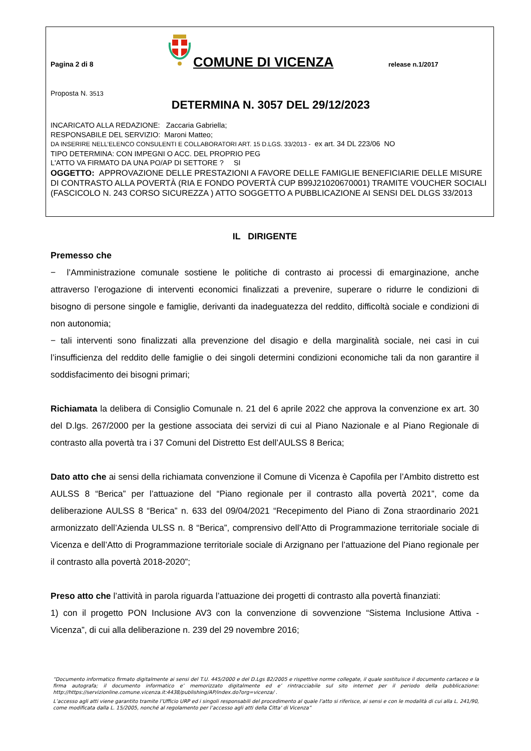Pagina 2 di 8
COMUNE DI VICENZA
release n.1/2017
Proposta N. 3513
DETERMINA N. 3057 DEL 29/12/2023
INCARICATO ALLA REDAZIONE: Zaccaria Gabriella;
RESPONSABILE DEL SERVIZIO: Maroni Matteo;
DA INSERIRE NELL’ELENCO CONSULENTI E COLLABORATORI ART. 15 D.LGS. 33/2013 - ex art. 34 DL 223/06 NO
TIPO DETERMINA: CON IMPEGNI O ACC. DEL PROPRIO PEG
L'ATTO VA FIRMATO DA UNA PO/AP DI SETTORE ? SI
OGGETTO: APPROVAZIONE DELLE PRESTAZIONI A FAVORE DELLE FAMIGLIE BENEFICIARIE DELLE MISURE DI CONTRASTO ALLA POVERTÀ (RIA E FONDO POVERTÀ CUP B99J21020670001) TRAMITE VOUCHER SOCIALI (FASCICOLO N. 243 CORSO SICUREZZA ) ATTO SOGGETTO A PUBBLICAZIONE AI SENSI DEL DLGS 33/2013
IL DIRIGENTE
Premesso che
− l’Amministrazione comunale sostiene le politiche di contrasto ai processi di emarginazione, anche attraverso l’erogazione di interventi economici finalizzati a prevenire, superare o ridurre le condizioni di bisogno di persone singole e famiglie, derivanti da inadeguatezza del reddito, difficoltà sociale e condizioni di non autonomia;
− tali interventi sono finalizzati alla prevenzione del disagio e della marginalità sociale, nei casi in cui l’insufficienza del reddito delle famiglie o dei singoli determini condizioni economiche tali da non garantire il soddisfacimento dei bisogni primari;
Richiamata la delibera di Consiglio Comunale n. 21 del 6 aprile 2022 che approva la convenzione ex art. 30 del D.lgs. 267/2000 per la gestione associata dei servizi di cui al Piano Nazionale e al Piano Regionale di contrasto alla povertà tra i 37 Comuni del Distretto Est dell’AULSS 8 Berica;
Dato atto che ai sensi della richiamata convenzione il Comune di Vicenza è Capofila per l’Ambito distretto est AULSS 8 “Berica” per l’attuazione del “Piano regionale per il contrasto alla povertà 2021”, come da deliberazione AULSS 8 “Berica” n. 633 del 09/04/2021 “Recepimento del Piano di Zona straordinario 2021 armonizzato dell’Azienda ULSS n. 8 “Berica”, comprensivo dell’Atto di Programmazione territoriale sociale di Vicenza e dell’Atto di Programmazione territoriale sociale di Arzignano per l’attuazione del Piano regionale per il contrasto alla povertà 2018-2020”;
Preso atto che l’attività in parola riguarda l’attuazione dei progetti di contrasto alla povertà finanziati:
1) con il progetto PON Inclusione AV3 con la convenzione di sovvenzione “Sistema Inclusione Attiva - Vicenza”, di cui alla deliberazione n. 239 del 29 novembre 2016;
“Documento informatico firmato digitalmente ai sensi del T.U. 445/2000 e del D.Lgs 82/2005 e rispettive norme collegate, il quale sostituisce il documento cartaceo e la firma autografa; il documento informatico e’ memorizzato digitalmente ed e’ rintracciabile sul sito internet per il periodo della pubblicazione: http://https://servizionline.comune.vicenza.it:4438/publishing/AP/index.do?org=vicenza/ .
L’accesso agli atti viene garantito tramite l’Ufficio URP ed i singoli responsabili del procedimento al quale l’atto si riferisce, ai sensi e con le modalità di cui alla L. 241/90, come modificata dalla L. 15/2005, nonché al regolamento per l’accesso agli atti della Citta' di Vicenza”